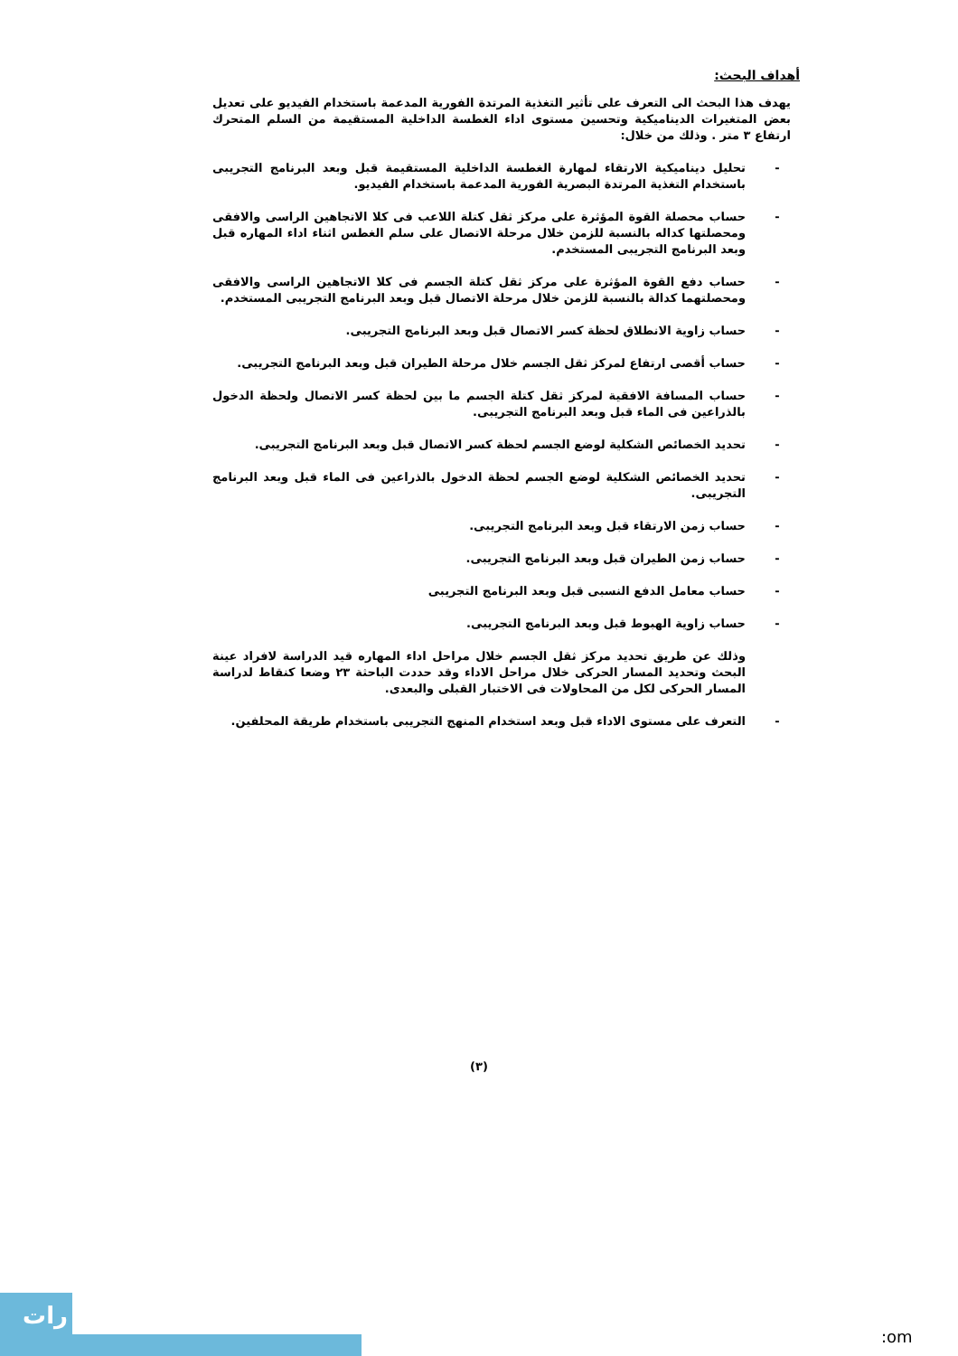أهداف البحث:
يهدف هذا البحث الى التعرف على تأثير التغذية المرتدة الفورية المدعمة باستخدام الفيديو على تعديل بعض المتغيرات الديناميكية وتحسين مستوى اداء الغطسة الداخلية المستقيمة من السلم المتحرك ارتفاع ٣ متر . وذلك من خلال:
- تحليل ديناميكية الارتقاء لمهارة الغطسة الداخلية المستقيمة قبل وبعد البرنامج التجريبى باستخدام التغذية المرتدة البصرية الفورية المدعمة باستخدام الفيديو.
- حساب محصلة القوة المؤثرة على مركز ثقل كتلة اللاعب فى كلا الاتجاهين الراسى والافقى ومحصلتها كداله بالنسبة للزمن خلال مرحلة الاتصال على سلم الغطس اثناء اداء المهاره قبل وبعد البرنامج التجريبى المستخدم.
- حساب دفع القوة المؤثرة على مركز ثقل كتلة الجسم فى كلا الاتجاهين الراسى والافقى ومحصلتهما كدالة بالنسبة للزمن خلال مرحلة الاتصال قبل وبعد البرنامج التجريبى المستخدم.
- حساب زاوية الانطلاق لحظة كسر الاتصال قبل وبعد البرنامج التجريبى.
- حساب أقصى ارتفاع لمركز ثقل الجسم خلال مرحلة الطيران قبل وبعد البرنامج التجريبى.
- حساب المسافة الافقية لمركز ثقل كتلة الجسم ما بين لحظة كسر الاتصال ولحظة الدخول بالذراعين فى الماء قبل وبعد البرنامج التجريبى.
- تحديد الخصائص الشكلية لوضع الجسم لحظة كسر الاتصال قبل وبعد البرنامج التجريبى.
- تحديد الخصائص الشكلية لوضع الجسم لحظة الدخول بالذراعين فى الماء قبل وبعد البرنامج التجريبى.
- حساب زمن الارتقاء قبل وبعد البرنامج التجريبى.
- حساب زمن الطيران قبل وبعد البرنامج التجريبى.
- حساب معامل الدفع النسبى قبل وبعد البرنامج التجريبى
- حساب زاوية الهبوط قبل وبعد البرنامج التجريبى.
وذلك عن طريق تحديد مركز ثقل الجسم خلال مراحل اداء المهاره قيد الدراسة لافراد عينة البحث وتحديد المسار الحركى خلال مراحل الاداء وقد حددت الباحثة ٢٣ وضعا كنقاط لدراسة المسار الحركى لكل من المحاولات فى الاختبار القبلى والبعدى.
- التعرف على مستوى الاداء قبل وبعد استخدام المنهج التجريبى باستخدام طريقة المحلفين.
(٣)
رات
:om